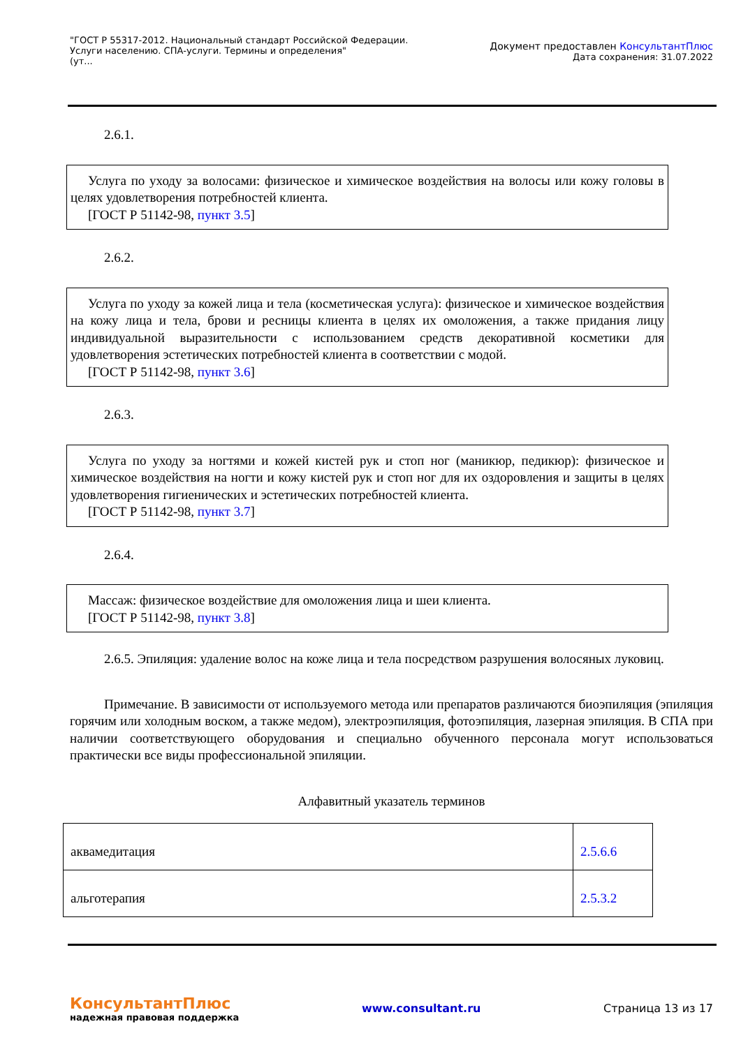"ГОСТ Р 55317-2012. Национальный стандарт Российской Федерации.
Услуги населению. СПА-услуги. Термины и определения"
(ут...
Документ предоставлен КонсультантПлюс
Дата сохранения: 31.07.2022
2.6.1.
Услуга по уходу за волосами: физическое и химическое воздействия на волосы или кожу головы в целях удовлетворения потребностей клиента.
[ГОСТ Р 51142-98, пункт 3.5]
2.6.2.
Услуга по уходу за кожей лица и тела (косметическая услуга): физическое и химическое воздействия на кожу лица и тела, брови и ресницы клиента в целях их омоложения, а также придания лицу индивидуальной выразительности с использованием средств декоративной косметики для удовлетворения эстетических потребностей клиента в соответствии с модой.
[ГОСТ Р 51142-98, пункт 3.6]
2.6.3.
Услуга по уходу за ногтями и кожей кистей рук и стоп ног (маникюр, педикюр): физическое и химическое воздействия на ногти и кожу кистей рук и стоп ног для их оздоровления и защиты в целях удовлетворения гигиенических и эстетических потребностей клиента.
[ГОСТ Р 51142-98, пункт 3.7]
2.6.4.
Массаж: физическое воздействие для омоложения лица и шеи клиента.
[ГОСТ Р 51142-98, пункт 3.8]
2.6.5. Эпиляция: удаление волос на коже лица и тела посредством разрушения волосяных луковиц.
Примечание. В зависимости от используемого метода или препаратов различаются биоэпиляция (эпиляция горячим или холодным воском, а также медом), электроэпиляция, фотоэпиляция, лазерная эпиляция. В СПА при наличии соответствующего оборудования и специально обученного персонала могут использоваться практически все виды профессиональной эпиляции.
Алфавитный указатель терминов
| аквамедитация | 2.5.6.6 |
| альготерапия | 2.5.3.2 |
КонсультантПлюс
надежная правовая поддержка
www.consultant.ru Страница 13 из 17